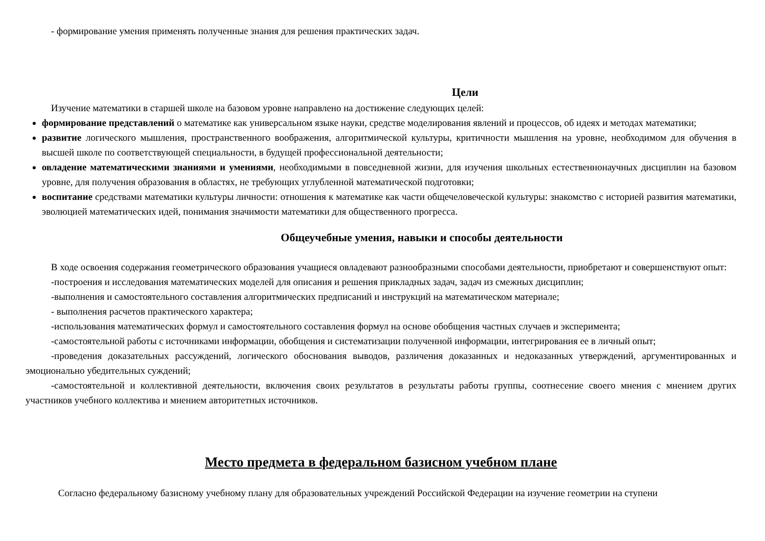- формирование умения применять полученные знания для решения практических задач.
Цели
Изучение математики в старшей школе на базовом уровне направлено на достижение следующих целей:
формирование представлений о математике как универсальном языке науки, средстве моделирования явлений и процессов, об идеях и методах математики;
развитие логического мышления, пространственного воображения, алгоритмической культуры, критичности мышления на уровне, необходимом для обучения в высшей школе по соответствующей специальности, в будущей профессиональной деятельности;
овладение математическими знаниями и умениями, необходимыми в повседневной жизни, для изучения школьных естественнонаучных дисциплин на базовом уровне, для получения образования в областях, не требующих углубленной математической подготовки;
воспитание средствами математики культуры личности: отношения к математике как части общечеловеческой культуры: знакомство с историей развития математики, эволюцией математических идей, понимания значимости математики для общественного прогресса.
Общеучебные умения, навыки и способы деятельности
В ходе освоения содержания геометрического образования учащиеся овладевают разнообразными способами деятельности, приобретают и совершенствуют опыт:
-построения и исследования математических моделей для описания и решения прикладных задач, задач из смежных дисциплин;
-выполнения и самостоятельного составления алгоритмических предписаний и инструкций на математическом материале;
- выполнения расчетов практического характера;
-использования математических формул и самостоятельного составления формул на основе обобщения частных случаев и эксперимента;
-самостоятельной работы с источниками информации, обобщения и систематизации полученной информации, интегрирования ее в личный опыт;
-проведения доказательных рассуждений, логического обоснования выводов, различения доказанных и недоказанных утверждений, аргументированных и эмоционально убедительных суждений;
-самостоятельной и коллективной деятельности, включения своих результатов в результаты работы группы, соотнесение своего мнения с мнением других участников учебного коллектива и мнением авторитетных источников.
Место предмета в федеральном базисном учебном плане
Согласно федеральному базисному учебному плану для образовательных учреждений Российской Федерации на изучение геометрии на ступени